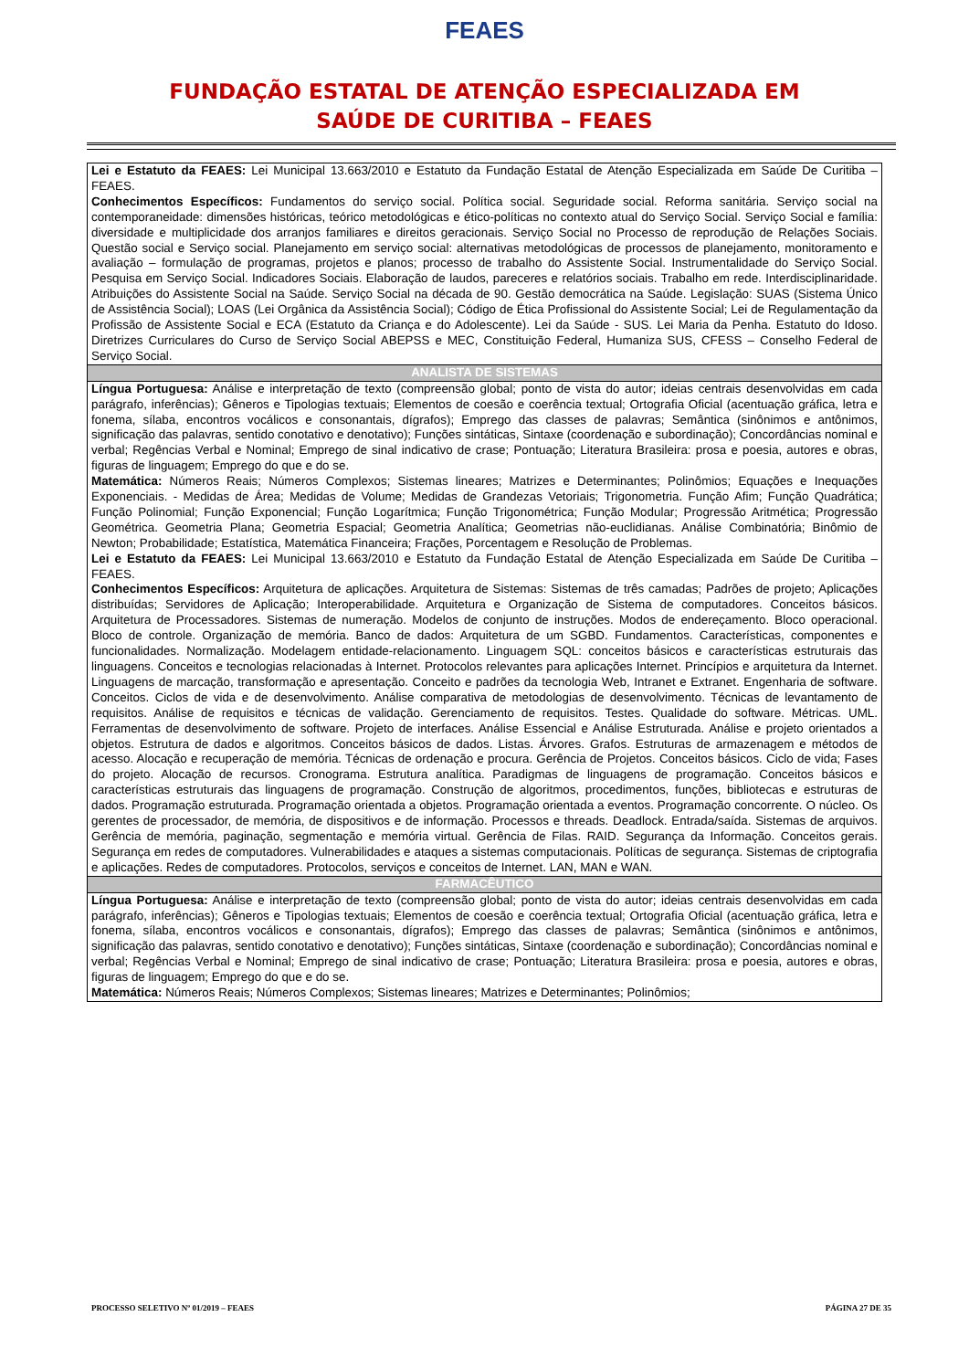FEAES
FUNDAÇÃO ESTATAL DE ATENÇÃO ESPECIALIZADA EM
SAÚDE DE CURITIBA – FEAES
| Lei e Estatuto da FEAES: Lei Municipal 13.663/2010 e Estatuto da Fundação Estatal de Atenção Especializada em Saúde De Curitiba – FEAES. Conhecimentos Específicos: Fundamentos do serviço social. Política social. Seguridade social. Reforma sanitária. Serviço social na contemporaneidade: dimensões históricas, teórico metodológicas e ético-políticas no contexto atual do Serviço Social. Serviço Social e família: diversidade e multiplicidade dos arranjos familiares e direitos geracionais. Serviço Social no Processo de reprodução de Relações Sociais. Questão social e Serviço social. Planejamento em serviço social: alternativas metodológicas de processos de planejamento, monitoramento e avaliação – formulação de programas, projetos e planos; processo de trabalho do Assistente Social. Instrumentalidade do Serviço Social. Pesquisa em Serviço Social. Indicadores Sociais. Elaboração de laudos, pareceres e relatórios sociais. Trabalho em rede. Interdisciplinaridade. Atribuições do Assistente Social na Saúde. Serviço Social na década de 90. Gestão democrática na Saúde. Legislação: SUAS (Sistema Único de Assistência Social); LOAS (Lei Orgânica da Assistência Social); Código de Ética Profissional do Assistente Social; Lei de Regulamentação da Profissão de Assistente Social e ECA (Estatuto da Criança e do Adolescente). Lei da Saúde - SUS. Lei Maria da Penha. Estatuto do Idoso. Diretrizes Curriculares do Curso de Serviço Social ABEPSS e MEC, Constituição Federal, Humaniza SUS, CFESS – Conselho Federal de Serviço Social. |
| ANALISTA DE SISTEMAS |
| Língua Portuguesa: Análise e interpretação de texto (compreensão global; ponto de vista do autor; ideias centrais desenvolvidas em cada parágrafo, inferências); Gêneros e Tipologias textuais; Elementos de coesão e coerência textual; Ortografia Oficial (acentuação gráfica, letra e fonema, sílaba, encontros vocálicos e consonantais, dígrafos); Emprego das classes de palavras; Semântica (sinônimos e antônimos, significação das palavras, sentido conotativo e denotativo); Funções sintáticas, Sintaxe (coordenação e subordinação); Concordâncias nominal e verbal; Regências Verbal e Nominal; Emprego de sinal indicativo de crase; Pontuação; Literatura Brasileira: prosa e poesia, autores e obras, figuras de linguagem; Emprego do que e do se. Matemática: Números Reais; Números Complexos; Sistemas lineares; Matrizes e Determinantes; Polinômios; Equações e Inequações Exponenciais. - Medidas de Área; Medidas de Volume; Medidas de Grandezas Vetoriais; Trigonometria. Função Afim; Função Quadrática; Função Polinomial; Função Exponencial; Função Logarítmica; Função Trigonométrica; Função Modular; Progressão Aritmética; Progressão Geométrica. Geometria Plana; Geometria Espacial; Geometria Analítica; Geometrias não-euclidianas. Análise Combinatória; Binômio de Newton; Probabilidade; Estatística, Matemática Financeira; Frações, Porcentagem e Resolução de Problemas. Lei e Estatuto da FEAES: Lei Municipal 13.663/2010 e Estatuto da Fundação Estatal de Atenção Especializada em Saúde De Curitiba – FEAES. Conhecimentos Específicos: Arquitetura de aplicações. Arquitetura de Sistemas: Sistemas de três camadas; Padrões de projeto; Aplicações distribuídas; Servidores de Aplicação; Interoperabilidade. Arquitetura e Organização de Sistema de computadores. Conceitos básicos. Arquitetura de Processadores. Sistemas de numeração. Modelos de conjunto de instruções. Modos de endereçamento. Bloco operacional. Bloco de controle. Organização de memória. Banco de dados: Arquitetura de um SGBD. Fundamentos. Características, componentes e funcionalidades. Normalização. Modelagem entidade-relacionamento. Linguagem SQL: conceitos básicos e características estruturais das linguagens. Conceitos e tecnologias relacionadas à Internet. Protocolos relevantes para aplicações Internet. Princípios e arquitetura da Internet. Linguagens de marcação, transformação e apresentação. Conceito e padrões da tecnologia Web, Intranet e Extranet. Engenharia de software. Conceitos. Ciclos de vida e de desenvolvimento. Análise comparativa de metodologias de desenvolvimento. Técnicas de levantamento de requisitos. Análise de requisitos e técnicas de validação. Gerenciamento de requisitos. Testes. Qualidade do software. Métricas. UML. Ferramentas de desenvolvimento de software. Projeto de interfaces. Análise Essencial e Análise Estruturada. Análise e projeto orientados a objetos. Estrutura de dados e algoritmos. Conceitos básicos de dados. Listas. Árvores. Grafos. Estruturas de armazenagem e métodos de acesso. Alocação e recuperação de memória. Técnicas de ordenação e procura. Gerência de Projetos. Conceitos básicos. Ciclo de vida; Fases do projeto. Alocação de recursos. Cronograma. Estrutura analítica. Paradigmas de linguagens de programação. Conceitos básicos e características estruturais das linguagens de programação. Construção de algoritmos, procedimentos, funções, bibliotecas e estruturas de dados. Programação estruturada. Programação orientada a objetos. Programação orientada a eventos. Programação concorrente. O núcleo. Os gerentes de processador, de memória, de dispositivos e de informação. Processos e threads. Deadlock. Entrada/saída. Sistemas de arquivos. Gerência de memória, paginação, segmentação e memória virtual. Gerência de Filas. RAID. Segurança da Informação. Conceitos gerais. Segurança em redes de computadores. Vulnerabilidades e ataques a sistemas computacionais. Políticas de segurança. Sistemas de criptografia e aplicações. Redes de computadores. Protocolos, serviços e conceitos de Internet. LAN, MAN e WAN. |
| FARMACÊUTICO |
| Língua Portuguesa: Análise e interpretação de texto (compreensão global; ponto de vista do autor; ideias centrais desenvolvidas em cada parágrafo, inferências); Gêneros e Tipologias textuais; Elementos de coesão e coerência textual; Ortografia Oficial (acentuação gráfica, letra e fonema, sílaba, encontros vocálicos e consonantais, dígrafos); Emprego das classes de palavras; Semântica (sinônimos e antônimos, significação das palavras, sentido conotativo e denotativo); Funções sintáticas, Sintaxe (coordenação e subordinação); Concordâncias nominal e verbal; Regências Verbal e Nominal; Emprego de sinal indicativo de crase; Pontuação; Literatura Brasileira: prosa e poesia, autores e obras, figuras de linguagem; Emprego do que e do se. Matemática: Números Reais; Números Complexos; Sistemas lineares; Matrizes e Determinantes; Polinômios; |
PROCESSO SELETIVO Nº 01/2019 – FEAES PÁGINA 27 DE 35